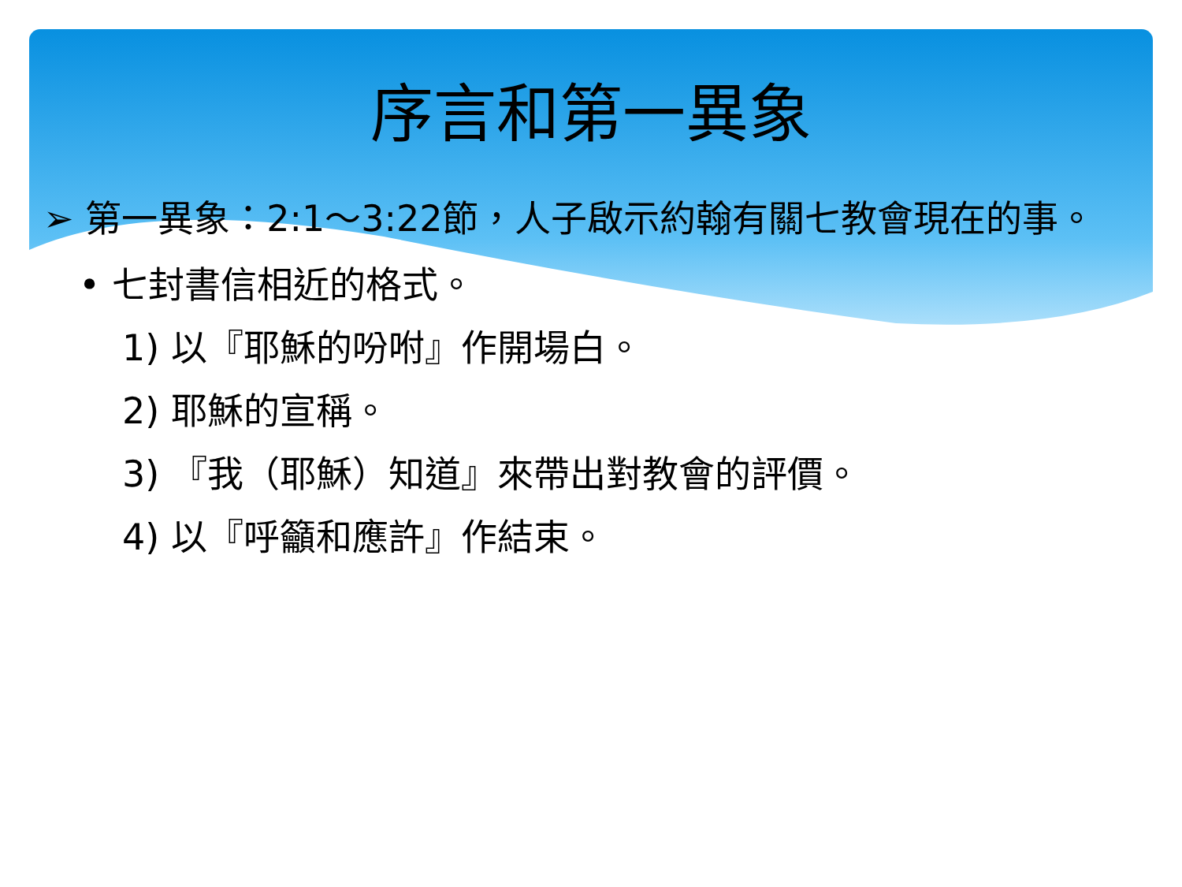序言和第一異象
➢ 第一異象：2:1～3:22節，人子啟示約翰有關七教會現在的事。
• 七封書信相近的格式。
1) 以『耶穌的吩咐』作開場白。
2) 耶穌的宣稱。
3) 『我（耶穌）知道』來帶出對教會的評價。
4) 以『呼籲和應許』作結束。